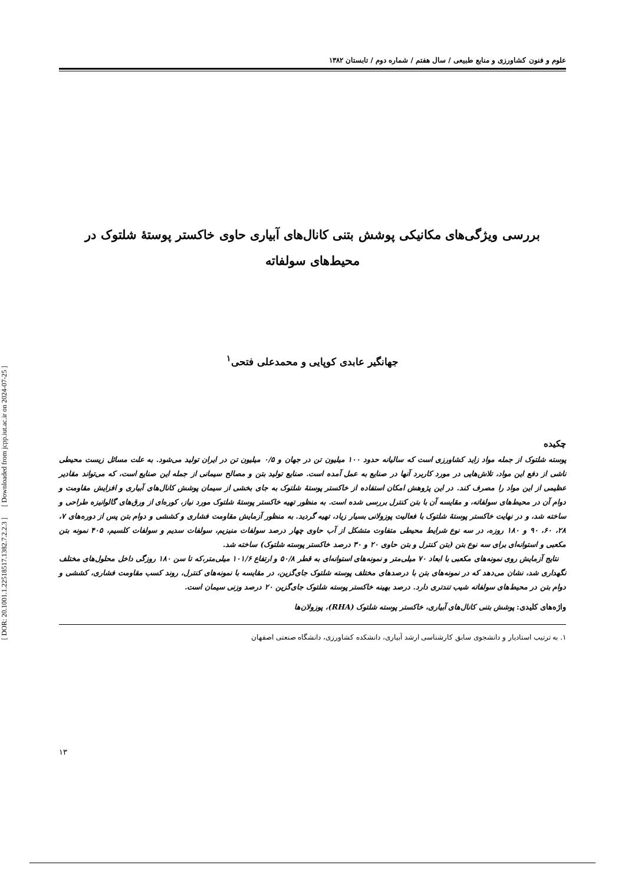[ DOR: 20.1001.1.22518517.1382.7.2.2.3 ] [ Downloaded from jcpp.iut.ac.ir on 2024-07-25 ]
علوم و فنون کشاورزی و منابع طبیعی / سال هفتم / شماره دوم / تابستان ۱۳۸۲
بررسی ویژگی‌های مکانیکی پوشش بتنی کانال‌های آبیاری حاوی خاکستر پوستهٔ شلتوک در
محیط‌های سولفاته
جهانگیر عابدی کوپایی و محمدعلی فتحی<sup>۱</sup>
چکیده
پوسته شلتوک از جمله مواد زاید کشاورزی است که سالیانه حدود ۱۰۰ میلیون تن در جهان و ۰/۵ میلیون تن در ایران تولید می‌شود. به علت مسائل زیست محیطی ناشی از دفع این مواد، تلاش‌هایی در مورد کاربرد آنها در صنایع به عمل آمده است. صنایع تولید بتن و مصالح سیمانی از جمله این صنایع است، که می‌تواند مقادیر عظیمی از این مواد را مصرف کند. در این پژوهش امکان استفاده از خاکستر پوستهٔ شلتوک به جای بخشی از سیمان پوشش کانال‌های آبیاری و افزایش مقاومت و دوام آن در محیط‌های سولفاته، و مقایسه آن با بتن کنترل بررسی شده است. به منظور تهیه خاکستر پوستهٔ شلتوک مورد نیاز، کوره‌ای از ورق‌های گالوانیزه طراحی و ساخته شد، و در نهایت خاکستر پوستهٔ شلتوک با فعالیت پوزولانی بسیار زیاد، تهیه گردید. به منظور آزمایش مقاومت فشاری و کششی و دوام بتن پس از دوره‌های ۷، ۲۸، ۶۰، ۹۰ و ۱۸۰ روزه، در سه نوع شرایط محیطی متفاوت متشکل از آب حاوی چهار درصد سولفات منیزیم، سولفات سدیم و سولفات کلسیم، ۴۰۵ نمونه بتن مکعبی و استوانه‌ای برای سه نوع بتن (بتن کنترل و بتن حاوی ۲۰ و ۳۰ درصد خاکستر پوسته شلتوک) ساخته شد.
نتایج آزمایش روی نمونه‌های مکعبی با ابعاد ۷۰ میلی‌متر و نمونه‌های استوانه‌ای به قطر ۵۰/۸ و ارتفاع ۱۰۱/۶ میلی‌متر،که تا سن ۱۸۰ روزگی داخل محلول‌های مختلف نگهداری شد، نشان می‌دهد که در نمونه‌های بتن با درصدهای مختلف پوسته شلتوک جای‌گزین، در مقایسه با نمونه‌های کنترل، روند کسب مقاومت فشاری، کششی و دوام بتن در محیط‌های سولفاته شیب تندتری دارد. درصد بهینه خاکستر پوسته شلتوک جای‌گزین ۲۰ درصد وزنی سیمان است.
واژه‌های کلیدی: پوشش بتنی کانال‌های آبیاری، خاکستر پوسته شلتوک (RHA)، پوزولان‌ها
۱. به ترتیب استادیار و دانشجوی سابق کارشناسی ارشد آبیاری، دانشکده کشاورزی، دانشگاه صنعتی اصفهان
۱۳